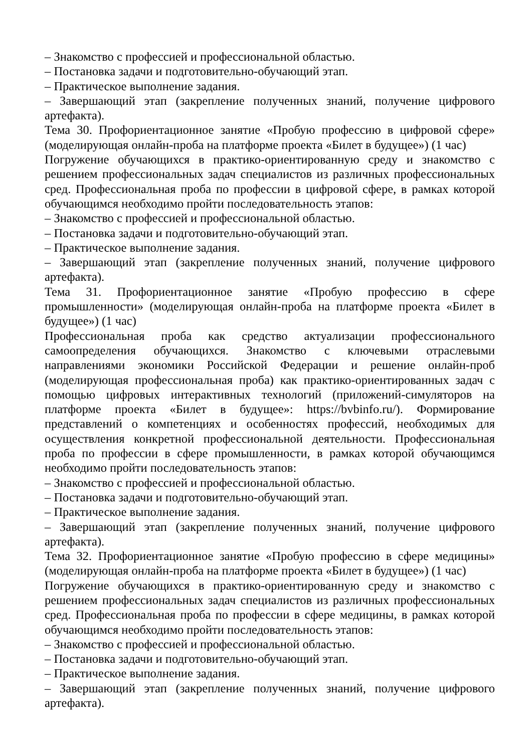– Знакомство с профессией и профессиональной областью.
– Постановка задачи и подготовительно-обучающий этап.
– Практическое выполнение задания.
– Завершающий этап (закрепление полученных знаний, получение цифрового артефакта).
Тема 30. Профориентационное занятие «Пробую профессию в цифровой сфере» (моделирующая онлайн-проба на платформе проекта «Билет в будущее») (1 час)
Погружение обучающихся в практико-ориентированную среду и знакомство с решением профессиональных задач специалистов из различных профессиональных сред. Профессиональная проба по профессии в цифровой сфере, в рамках которой обучающимся необходимо пройти последовательность этапов:
– Знакомство с профессией и профессиональной областью.
– Постановка задачи и подготовительно-обучающий этап.
– Практическое выполнение задания.
– Завершающий этап (закрепление полученных знаний, получение цифрового артефакта).
Тема 31. Профориентационное занятие «Пробую профессию в сфере промышленности» (моделирующая онлайн-проба на платформе проекта «Билет в будущее») (1 час)
Профессиональная проба как средство актуализации профессионального самоопределения обучающихся. Знакомство с ключевыми отраслевыми направлениями экономики Российской Федерации и решение онлайн-проб (моделирующая профессиональная проба) как практико-ориентированных задач с помощью цифровых интерактивных технологий (приложений-симуляторов на платформе проекта «Билет в будущее»: https://bvbinfo.ru/). Формирование представлений о компетенциях и особенностях профессий, необходимых для осуществления конкретной профессиональной деятельности. Профессиональная проба по профессии в сфере промышленности, в рамках которой обучающимся необходимо пройти последовательность этапов:
– Знакомство с профессией и профессиональной областью.
– Постановка задачи и подготовительно-обучающий этап.
– Практическое выполнение задания.
– Завершающий этап (закрепление полученных знаний, получение цифрового артефакта).
Тема 32. Профориентационное занятие «Пробую профессию в сфере медицины» (моделирующая онлайн-проба на платформе проекта «Билет в будущее») (1 час)
Погружение обучающихся в практико-ориентированную среду и знакомство с решением профессиональных задач специалистов из различных профессиональных сред. Профессиональная проба по профессии в сфере медицины, в рамках которой обучающимся необходимо пройти последовательность этапов:
– Знакомство с профессией и профессиональной областью.
– Постановка задачи и подготовительно-обучающий этап.
– Практическое выполнение задания.
– Завершающий этап (закрепление полученных знаний, получение цифрового артефакта).